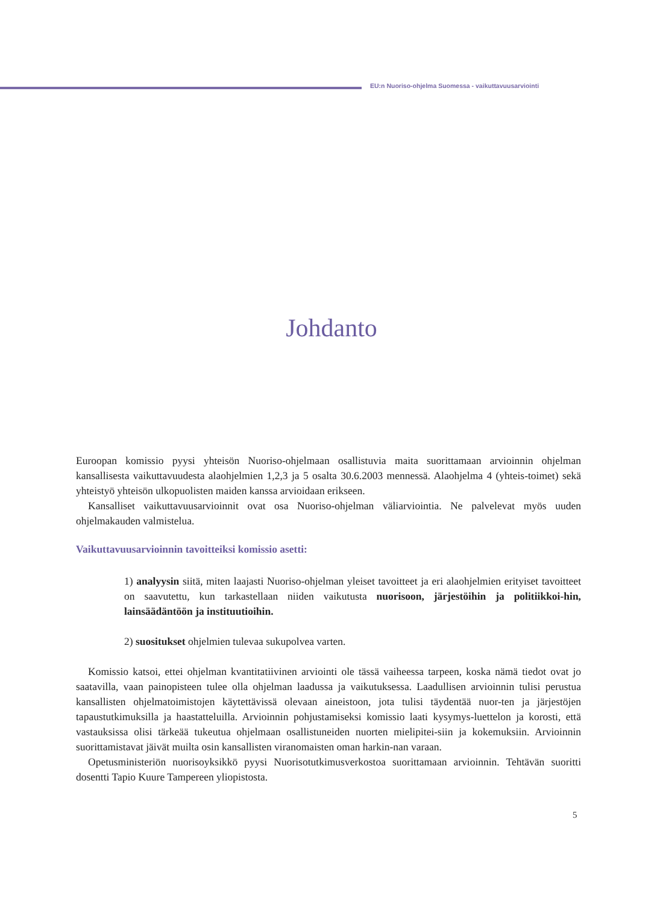EU:n Nuoriso-ohjelma Suomessa - vaikuttavuusarviointi
Johdanto
Euroopan komissio pyysi yhteisön Nuoriso-ohjelmaan osallistuvia maita suorittamaan arvioinnin ohjelman kansallisesta vaikuttavuudesta alaohjelmien 1,2,3 ja 5 osalta 30.6.2003 mennessä. Alaohjelma 4 (yhteis-toimet) sekä yhteistyö yhteisön ulkopuolisten maiden kanssa arvioidaan erikseen.
Kansalliset vaikuttavuusarvioinnit ovat osa Nuoriso-ohjelman väliarviointia. Ne palvelevat myös uuden ohjelmakauden valmistelua.
Vaikuttavuusarvioinnin tavoitteiksi komissio asetti:
1) analyysin siitä, miten laajasti Nuoriso-ohjelman yleiset tavoitteet ja eri alaohjelmien erityiset tavoitteet on saavutettu, kun tarkastellaan niiden vaikutusta nuorisoon, järjestöihin ja politiikkoi-hin, lainsäädäntöön ja instituutioihin.
2) suositukset ohjelmien tulevaa sukupolvea varten.
Komissio katsoi, ettei ohjelman kvantitatiivinen arviointi ole tässä vaiheessa tarpeen, koska nämä tiedot ovat jo saatavilla, vaan painopisteen tulee olla ohjelman laadussa ja vaikutuksessa. Laadullisen arvioinnin tulisi perustua kansallisten ohjelmatoimistojen käytettävissä olevaan aineistoon, jota tulisi täydentää nuor-ten ja järjestöjen tapaustutkimuksilla ja haastatteluilla. Arvioinnin pohjustamiseksi komissio laati kysymys-luettelon ja korosti, että vastauksissa olisi tärkeää tukeutua ohjelmaan osallistuneiden nuorten mielipitei-siin ja kokemuksiin. Arvioinnin suorittamistavat jäivät muilta osin kansallisten viranomaisten oman harkin-nan varaan.
Opetusministeriön nuorisoyksikkö pyysi Nuorisotutkimusverkostoa suorittamaan arvioinnin. Tehtävän suoritti dosentti Tapio Kuure Tampereen yliopistosta.
5